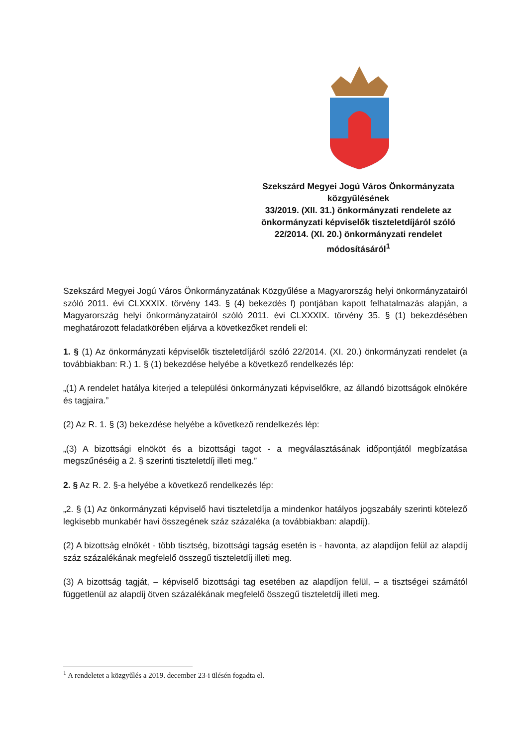Szekszárd Megyei Jogú Város Önkormányzata közgyűlésének
33/2019. (XII. 31.) önkormányzati rendelete az önkormányzati képviselők tiszteletdíjáról szóló 22/2014. (XI. 20.) önkormányzati rendelet módosításáról<sup>1</sup>
Szekszárd Megyei Jogú Város Önkormányzatának Közgyűlése a Magyarország helyi önkormányzatairól szóló 2011. évi CLXXXIX. törvény 143. § (4) bekezdés f) pontjában kapott felhatalmazás alapján, a Magyarország helyi önkormányzatairól szóló 2011. évi CLXXXIX. törvény 35. § (1) bekezdésében meghatározott feladatkörében eljárva a következőket rendeli el:
1. § (1) Az önkormányzati képviselők tiszteletdíjáról szóló 22/2014. (XI. 20.) önkormányzati rendelet (a továbbiakban: R.) 1. § (1) bekezdése helyébe a következő rendelkezés lép:
„(1) A rendelet hatálya kiterjed a települési önkormányzati képviselőkre, az állandó bizottságok elnökére és tagjaira.”
(2) Az R. 1. § (3) bekezdése helyébe a következő rendelkezés lép:
„(3) A bizottsági elnököt és a bizottsági tagot - a megválasztásának időpontjától megbízatása megszűnéséig a 2. § szerinti tiszteletdíj illeti meg.”
2. § Az R. 2. §-a helyébe a következő rendelkezés lép:
„2. § (1) Az önkormányzati képviselő havi tiszteletdíja a mindenkor hatályos jogszabály szerinti kötelező legkisebb munkabér havi összegének száz százaléka (a továbbiakban: alapdíj).
(2) A bizottság elnökét - több tisztség, bizottsági tagság esetén is - havonta, az alapdíjon felül az alapdíj száz százalékának megfelelő összegű tiszteletdíj illeti meg.
(3) A bizottság tagját, – képviselő bizottsági tag esetében az alapdíjon felül, – a tisztségei számától függetlenül az alapdíj ötven százalékának megfelelő összegű tiszteletdíj illeti meg.
<sup>1</sup> A rendeletet a közgyűlés a 2019. december 23-i ülésén fogadta el.